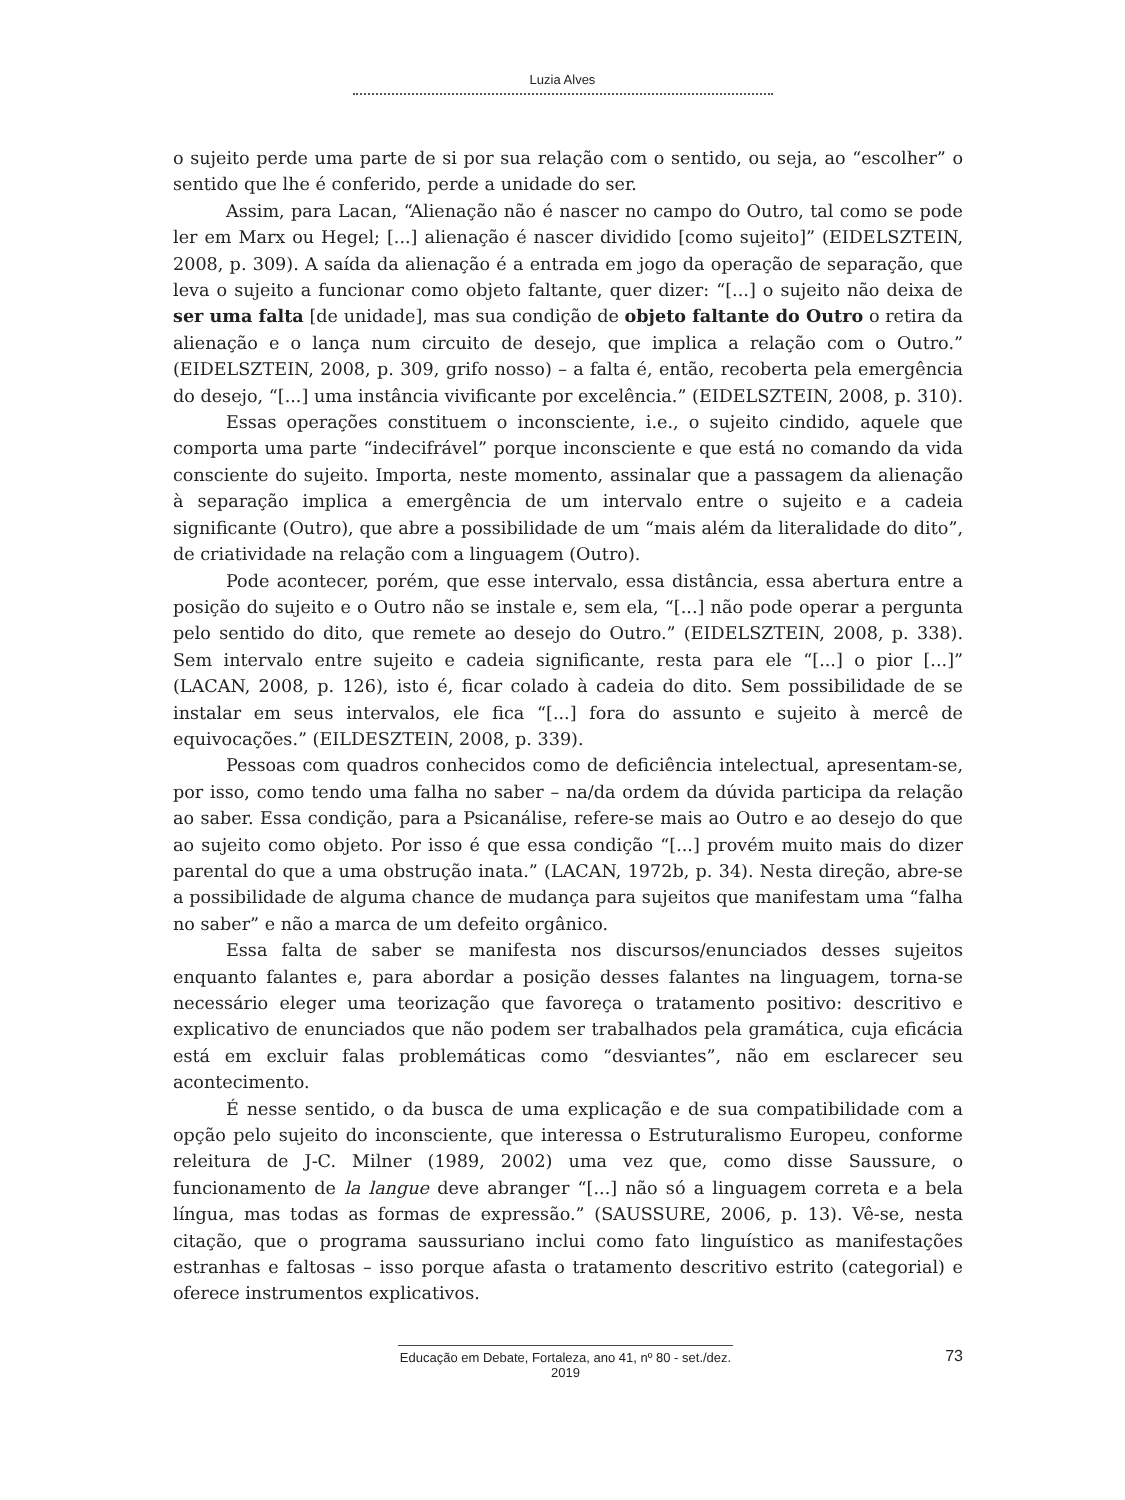Luzia Alves
o sujeito perde uma parte de si por sua relação com o sentido, ou seja, ao “escolher” o sentido que lhe é conferido, perde a unidade do ser.
Assim, para Lacan, “Alienação não é nascer no campo do Outro, tal como se pode ler em Marx ou Hegel; [...] alienação é nascer dividido [como sujeito]” (EIDELSZTEIN, 2008, p. 309). A saída da alienação é a entrada em jogo da operação de separação, que leva o sujeito a funcionar como objeto faltante, quer dizer: “[...] o sujeito não deixa de ser uma falta [de unidade], mas sua condição de objeto faltante do Outro o retira da alienação e o lança num circuito de desejo, que implica a relação com o Outro.” (EIDELSZTEIN, 2008, p. 309, grifo nosso) – a falta é, então, recoberta pela emergência do desejo, “[...] uma instância vivificante por excelência.” (EIDELSZTEIN, 2008, p. 310).
Essas operações constituem o inconsciente, i.e., o sujeito cindido, aquele que comporta uma parte “indecifrável” porque inconsciente e que está no comando da vida consciente do sujeito. Importa, neste momento, assinalar que a passagem da alienação à separação implica a emergência de um intervalo entre o sujeito e a cadeia significante (Outro), que abre a possibilidade de um “mais além da literalidade do dito”, de criatividade na relação com a linguagem (Outro).
Pode acontecer, porém, que esse intervalo, essa distância, essa abertura entre a posição do sujeito e o Outro não se instale e, sem ela, “[...] não pode operar a pergunta pelo sentido do dito, que remete ao desejo do Outro.” (EIDELSZTEIN, 2008, p. 338). Sem intervalo entre sujeito e cadeia significante, resta para ele “[...] o pior [...]” (LACAN, 2008, p. 126), isto é, ficar colado à cadeia do dito. Sem possibilidade de se instalar em seus intervalos, ele fica “[...] fora do assunto e sujeito à mercê de equivocações.” (EILDESZTEIN, 2008, p. 339).
Pessoas com quadros conhecidos como de deficiência intelectual, apresentam-se, por isso, como tendo uma falha no saber – na/da ordem da dúvida participa da relação ao saber. Essa condição, para a Psicanálise, refere-se mais ao Outro e ao desejo do que ao sujeito como objeto. Por isso é que essa condição “[...] provém muito mais do dizer parental do que a uma obstrução inata.” (LACAN, 1972b, p. 34). Nesta direção, abre-se a possibilidade de alguma chance de mudança para sujeitos que manifestam uma “falha no saber” e não a marca de um defeito orgânico.
Essa falta de saber se manifesta nos discursos/enunciados desses sujeitos enquanto falantes e, para abordar a posição desses falantes na linguagem, torna-se necessário eleger uma teorização que favoreça o tratamento positivo: descritivo e explicativo de enunciados que não podem ser trabalhados pela gramática, cuja eficácia está em excluir falas problemáticas como “desviantes”, não em esclarecer seu acontecimento.
É nesse sentido, o da busca de uma explicação e de sua compatibilidade com a opção pelo sujeito do inconsciente, que interessa o Estruturalismo Europeu, conforme releitura de J-C. Milner (1989, 2002) uma vez que, como disse Saussure, o funcionamento de la langue deve abranger “[...] não só a linguagem correta e a bela língua, mas todas as formas de expressão.” (SAUSSURE, 2006, p. 13). Vê-se, nesta citação, que o programa saussuriano inclui como fato linguístico as manifestações estranhas e faltosas – isso porque afasta o tratamento descritivo estrito (categorial) e oferece instrumentos explicativos.
Educação em Debate, Fortaleza, ano 41, nº 80 - set./dez. 2019
73